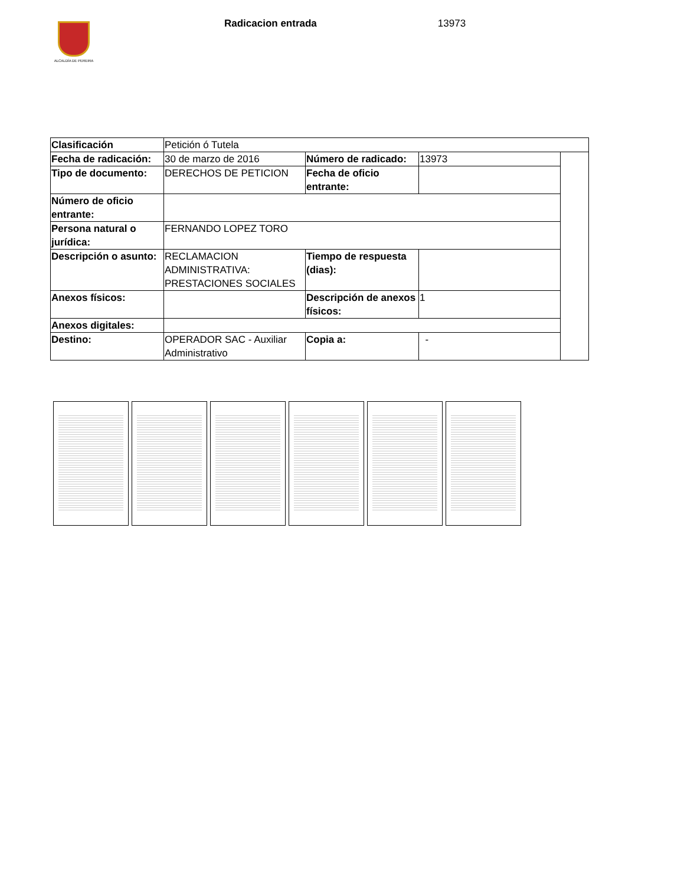ALCALDÍA DE PEREIRA
Radicacion entrada 13973
| Clasificación | Petición ó Tutela | | | |
| Fecha de radicación: | 30 de marzo de 2016 | Número de radicado: | 13973 | |
| Tipo de documento: | DERECHOS DE PETICION | Fecha de oficio entrante: | | |
| Número de oficio entrante: | | | | |
| Persona natural o jurídica: | FERNANDO LOPEZ TORO | | | |
| Descripción o asunto: | RECLAMACION ADMINISTRATIVA: PRESTACIONES SOCIALES | Tiempo de respuesta (dias): | | |
| Anexos físicos: | | Descripción de anexos físicos: | 1 | |
| Anexos digitales: | | | | |
| Destino: | OPERADOR SAC - Auxiliar Administrativo | Copia a: | - | |